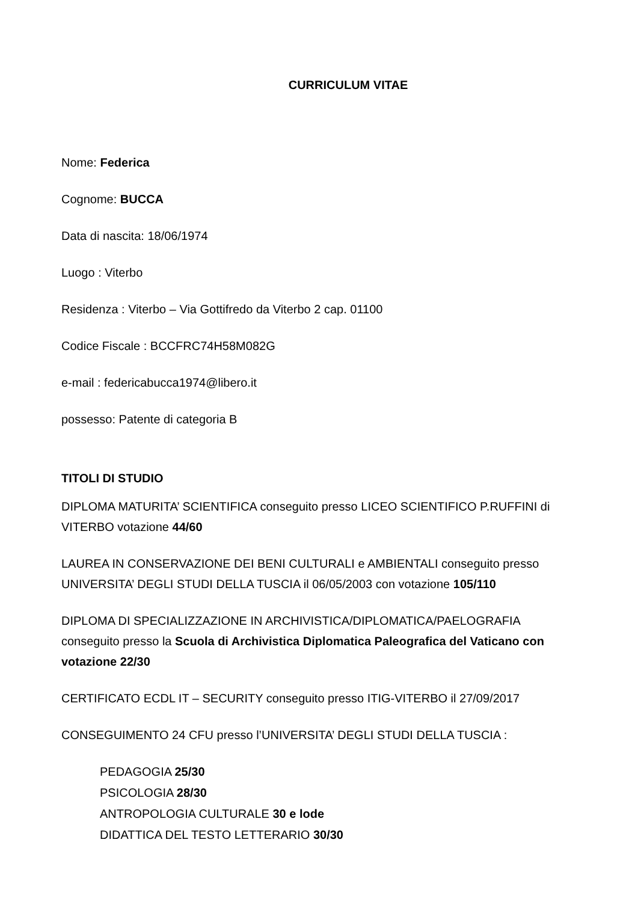CURRICULUM VITAE
Nome: Federica
Cognome: BUCCA
Data di nascita: 18/06/1974
Luogo : Viterbo
Residenza : Viterbo – Via Gottifredo da Viterbo 2 cap. 01100
Codice Fiscale : BCCFRC74H58M082G
e-mail : federicabucca1974@libero.it
possesso: Patente di categoria B
TITOLI DI STUDIO
DIPLOMA MATURITA’ SCIENTIFICA conseguito presso LICEO SCIENTIFICO P.RUFFINI di VITERBO votazione 44/60
LAUREA IN CONSERVAZIONE DEI BENI CULTURALI e AMBIENTALI conseguito presso UNIVERSITA’ DEGLI STUDI DELLA TUSCIA il 06/05/2003 con votazione 105/110
DIPLOMA DI SPECIALIZZAZIONE IN ARCHIVISTICA/DIPLOMATICA/PAELOGRAFIA conseguito presso la Scuola di Archivistica Diplomatica Paleografica del Vaticano con votazione 22/30
CERTIFICATO ECDL IT – SECURITY conseguito presso ITIG-VITERBO il 27/09/2017
CONSEGUIMENTO 24 CFU presso l’UNIVERSITA’ DEGLI STUDI DELLA TUSCIA :
PEDAGOGIA 25/30
PSICOLOGIA 28/30
ANTROPOLOGIA CULTURALE 30 e lode
DIDATTICA DEL TESTO LETTERARIO 30/30